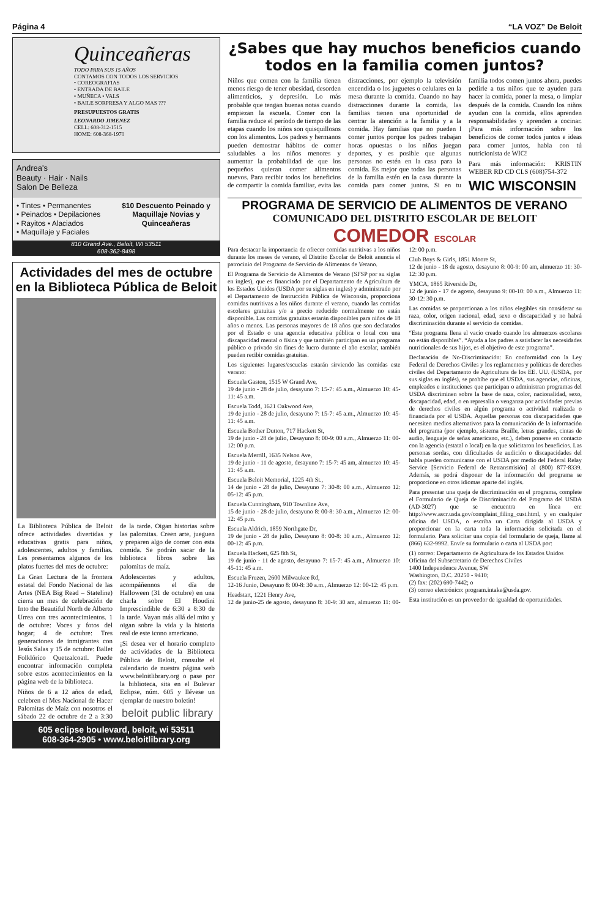Página 4 “LA VOZ” De Beloit
Quinceañeras
TODO PARA SUS 15 AÑOS
CONTAMOS CON TODOS LOS SERVICIOS
• COREOGRAFIAS
• ENTRADA DE BAILE
• MUÑECA • VALS
• BAILE SORPRESA Y ALGO MAS ???
PRESUPUESTOS GRATIS
LEONARDO JIMENEZ
CELL: 608-312-1515
HOME: 608-368-1970
Andrea's
Beauty · Hair · Nails
Salon De Belleza
• Tintes • Permanentes
• Peinados • Depilaciones
• Rayitos • Alaciados
• Maquillaje y Faciales
$10 Descuento Peinado y Maquillaje Novias y Quinceañeras
810 Grand Ave., Beloit, WI 53511
608-362-8498
Actividades del mes de octubre en la Biblioteca Pública de Beloit
La Biblioteca Pública de Beloit ofrece actividades divertidas y educativas gratis para niños, adolescentes, adultos y familias. Les presentamos algunos de los platos fuertes del mes de octubre:
La Gran Lectura de la frontera estatal del Fondo Nacional de las Artes (NEA Big Read – Stateline) cierra un mes de celebración de Into the Beautiful North de Alberto Urrea con tres acontecimientos. 1 de octubre: Voces y fotos del hogar; 4 de octubre: Tres generaciones de inmigrantes con Jesús Salas y 15 de octubre: Ballet Folklórico Quetzalcoatl. Puede encontrar información completa sobre estos acontecimientos en la página web de la biblioteca.
Niños de 6 a 12 años de edad, celebren el Mes Nacional de Hacer Palomitas de Maíz con nosotros el sábado 22 de octubre de 2 a 3:30 de la tarde. Oigan historias sobre las palomitas. Creen arte, jueguen y preparen algo de comer con esta comida. Se podrán sacar de la biblioteca libros sobre las palomitas de maíz.
Adolescentes y adultos, acompáñennos el día de Halloween (31 de octubre) en una charla sobre El Houdini Imprescindible de 6:30 a 8:30 de la tarde. Vayan más allá del mito y oigan sobre la vida y la historia real de este icono americano.
¡Si desea ver el horario completo de actividades de la Biblioteca Pública de Beloit, consulte el calendario de nuestra página web www.beloitlibrary.org o pase por la biblioteca, sita en el Bulevar Eclipse, núm. 605 y llévese un ejemplar de nuestro boletín!
beloit public library
605 eclipse boulevard, beloit, wi 53511
608-364-2905 • www.beloitlibrary.org
¿Sabes que hay muchos beneficios cuando todos en la familia comen juntos?
Niños que comen con la familia tienen menos riesgo de tener obesidad, desorden alimenticios, y depresión. Lo más probable que tengan buenas notas cuando empiezan la escuela. Comer con la familia reduce el período de tiempo de las etapas cuando los niños son quisquillosos con los alimentos. Los padres y hermanos pueden demostrar hábitos de comer saludables a los niños menores y aumentar la probabilidad de que los pequeños quieran comer alimentos nuevos. Para recibir todos los beneficios de compartir la comida familiar, evita las distracciones, por ejemplo la televisión encendida o los juguetes o celulares en la mesa durante la comida. Cuando no hay distracciones durante la comida, las familias tienen una oportunidad de centrar la atención a la familia y a la comida. Hay familias que no pueden l comer juntos porque los padres trabajan horas opuestas o los niños juegan deportes, y es posible que algunas personas no estén en la casa para la comida. Es mejor que todas las personas de la familia estén en la casa durante la comida para comer juntos. Si en tu familia todos comen juntos ahora, puedes pedirle a tus niños que te ayuden para hacer la comida, poner la mesa, o limpiar después de la comida. Cuando los niños ayudan con la comida, ellos aprenden responsabilidades y aprenden a cocinar. ¡Para más información sobre los beneficios de comer todos juntos e ideas para comer juntos, habla con tú nutricionista de WIC!
Para más información: KRISTIN WEBER RD CD CLS (608)754-372
WIC WISCONSIN
PROGRAMA DE SERVICIO DE ALIMENTOS DE VERANO
COMUNICADO DEL DISTRITO ESCOLAR DE BELOIT
COMEDOR ESCOLAR
Para destacar la importancia de ofrecer comidas nutritivas a los niños durante los meses de verano, el Distrito Escolar de Beloit anuncia el patrocinio del Programa de Servicio de Alimentos de Verano.
El Programa de Servicio de Alimentos de Verano (SFSP por su siglas en ingles), que es financiado por el Departamento de Agricultura de los Estados Unidos (USDA por su siglas en ingles) y administrado por el Departamento de Instrucción Pública de Wisconsin, proporciona comidas nutritivas a los niños durante el verano, cuando las comidas escolares gratuitas y/o a precio reducido normalmente no están disponible. Las comidas gratuitas estarán disponibles para niños de 18 años o menos. Las personas mayores de 18 años que son declarados por el Estado o una agencia educativa pública o local con una discapacidad mental o física y que también participan en un programa público o privado sin fines de lucro durante el año escolar, también pueden recibir comidas gratuitas.
Los siguientes lugares/escuelas estarán sirviendo las comidas este verano:
Escuela Gaston, 1515 W Grand Ave,
19 de junio - 28 de julio, desayuno 7: 15-7: 45 a.m., Almuerzo 10: 45-11: 45 a.m.
Escuela Todd, 1621 Oakwood Ave,
19 de junio - 28 de julio, desayuno 7: 15-7: 45 a.m., Almuerzo 10: 45-11: 45 a.m.
Escuela Bother Dutton, 717 Hackett St,
19 de junio - 28 de julio, Desayuno 8: 00-9: 00 a.m., Almuerzo 11: 00-12: 00 p.m.
Escuela Merrill, 1635 Nelson Ave,
19 de junio - 11 de agosto, desayuno 7: 15-7: 45 am, almuerzo 10: 45-11: 45 a.m.
Escuela Beloit Memorial, 1225 4th St.,
14 de junio - 28 de julio, Desayuno 7: 30-8: 00 a.m., Almuerzo 12: 05-12: 45 p.m.
Escuela Cunningham, 910 Townline Ave,
15 de junio - 28 de julio, desayuno 8: 00-8: 30 a.m., Almuerzo 12: 00-12: 45 p.m.
Escuela Aldrich, 1859 Northgate Dr,
19 de junio - 28 de julio, Desayuno 8: 00-8: 30 a.m., Almuerzo 12: 00-12: 45 p.m.
Escuela Hackett, 625 8th St,
19 de junio - 11 de agosto, desayuno 7: 15-7: 45 a.m., Almuerzo 10: 45-11: 45 a.m.
Escuela Fruzen, 2600 Milwaukee Rd,
12-16 Junio, Desayuno 8: 00-8: 30 a.m., Almuerzo 12: 00-12: 45 p.m.
Headstart, 1221 Henry Ave,
12 de junio-25 de agosto, desayuno 8: 30-9: 30 am, almuerzo 11: 00-12: 00 p.m.
Club Boys & Girls, 1851 Moore St,
12 de junio - 18 de agosto, desayuno 8: 00-9: 00 am, almuerzo 11: 30-12: 30 p.m.
YMCA, 1865 Riverside Dr,
12 de junio - 17 de agosto, desayuno 9: 00-10: 00 a.m., Almuerzo 11: 30-12: 30 p.m.
Las comidas se proporcionan a los niños elegibles sin considerar su raza, color, origen nacional, edad, sexo o discapacidad y no habrá discriminación durante el servicio de comidas.
“Este programa llena el vacío creado cuando los almuerzos escolares no están disponibles”. “Ayuda a los padres a satisfacer las necesidades nutricionales de sus hijos, es el objetivo de este programa”.
Declaración de No-Discriminación: En conformidad con la Ley Federal de Derechos Civiles y los reglamentos y políticas de derechos civiles del Departamento de Agricultura de los EE. UU. (USDA, por sus siglas en inglés), se prohíbe que el USDA, sus agencias, oficinas, empleados e instituciones que participan o administran programas del USDA discriminen sobre la base de raza, color, nacionalidad, sexo, discapacidad, edad, o en represalia o venganza por actividades previas de derechos civiles en algún programa o actividad realizada o financiada por el USDA. Aquellas personas con discapacidades que necesiten medios alternativos para la comunicación de la información del programa (por ejemplo, sistema Braille, letras grandes, cintas de audio, lenguaje de señas americano, etc.), deben ponerse en contacto con la agencia (estatal o local) en la que solicitaron los beneficios. Las personas sordas, con dificultades de audición o discapacidades del habla pueden comunicarse con el USDA por medio del Federal Relay Service [Servicio Federal de Retransmisión] al (800) 877-8339. Además, se podrá disponer de la información del programa se proporcione en otros idiomas aparte del inglés.
Para presentar una queja de discriminación en el programa, complete el Formulario de Queja de Discriminación del Programa del USDA (AD-3027) que se encuentra en línea en: http://www.ascr.usda.gov/complaint_filing_cust.html, y en cualquier oficina del USDA, o escriba un Carta dirigida al USDA y proporcionar en la carta toda la información solicitada en el formulario. Para solicitar una copia del formulario de queja, llame al (866) 632-9992. Envíe su formulario o carta al USDA por:
(1) correo: Departamento de Agricultura de los Estados Unidos
Oficina del Subsecretario de Derechos Civiles
1400 Independence Avenue, SW
Washington, D.C. 20250 - 9410;
(2) fax: (202) 690-7442; o
(3) correo electrónico: program.intake@usda.gov.
Esta institución es un proveedor de igualdad de oportunidades.